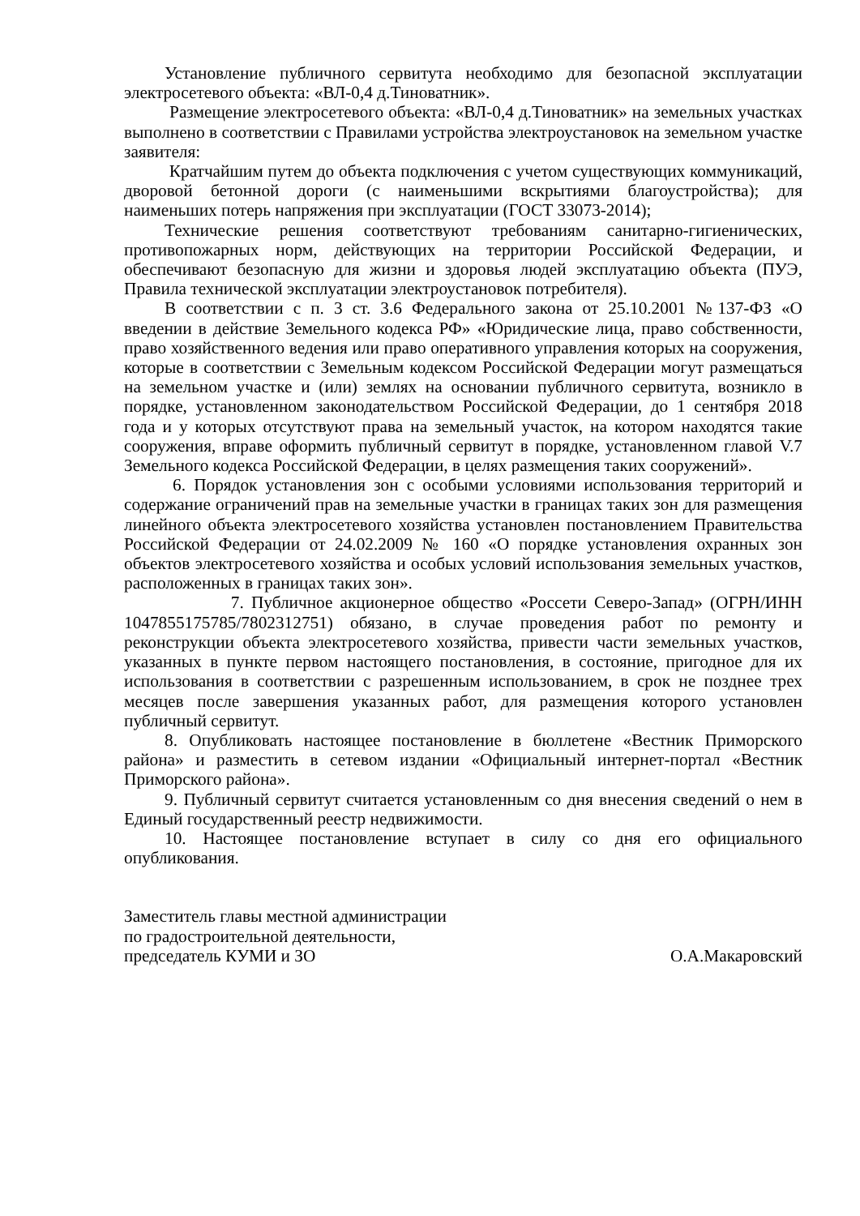Установление публичного сервитута необходимо для безопасной эксплуатации электросетевого объекта: «ВЛ-0,4 д.Тиноватник».
Размещение электросетевого объекта: «ВЛ-0,4 д.Тиноватник» на земельных участках выполнено в соответствии с Правилами устройства электроустановок на земельном участке заявителя:
Кратчайшим путем до объекта подключения с учетом существующих коммуникаций, дворовой бетонной дороги (с наименьшими вскрытиями благоустройства); для наименьших потерь напряжения при эксплуатации (ГОСТ 33073-2014);
Технические решения соответствуют требованиям санитарно-гигиенических, противопожарных норм, действующих на территории Российской Федерации, и обеспечивают безопасную для жизни и здоровья людей эксплуатацию объекта (ПУЭ, Правила технической эксплуатации электроустановок потребителя).
В соответствии с п. 3 ст. 3.6 Федерального закона от 25.10.2001 №137-ФЗ «О введении в действие Земельного кодекса РФ» «Юридические лица, право собственности, право хозяйственного ведения или право оперативного управления которых на сооружения, которые в соответствии с Земельным кодексом Российской Федерации могут размещаться на земельном участке и (или) землях на основании публичного сервитута, возникло в порядке, установленном законодательством Российской Федерации, до 1 сентября 2018 года и у которых отсутствуют права на земельный участок, на котором находятся такие сооружения, вправе оформить публичный сервитут в порядке, установленном главой V.7 Земельного кодекса Российской Федерации, в целях размещения таких сооружений».
6. Порядок установления зон с особыми условиями использования территорий и содержание ограничений прав на земельные участки в границах таких зон для размещения линейного объекта электросетевого хозяйства установлен постановлением Правительства Российской Федерации от 24.02.2009 № 160 «О порядке установления охранных зон объектов электросетевого хозяйства и особых условий использования земельных участков, расположенных в границах таких зон».
7. Публичное акционерное общество «Россети Северо-Запад» (ОГРН/ИНН 1047855175785/7802312751) обязано, в случае проведения работ по ремонту и реконструкции объекта электросетевого хозяйства, привести части земельных участков, указанных в пункте первом настоящего постановления, в состояние, пригодное для их использования в соответствии с разрешенным использованием, в срок не позднее трех месяцев после завершения указанных работ, для размещения которого установлен публичный сервитут.
8. Опубликовать настоящее постановление в бюллетене «Вестник Приморского района» и разместить в сетевом издании «Официальный интернет-портал «Вестник Приморского района».
9. Публичный сервитут считается установленным со дня внесения сведений о нем в Единый государственный реестр недвижимости.
10. Настоящее постановление вступает в силу со дня его официального опубликования.
Заместитель главы местной администрации
по градостроительной деятельности,
председатель КУМИ и ЗО О.А.Макаровский